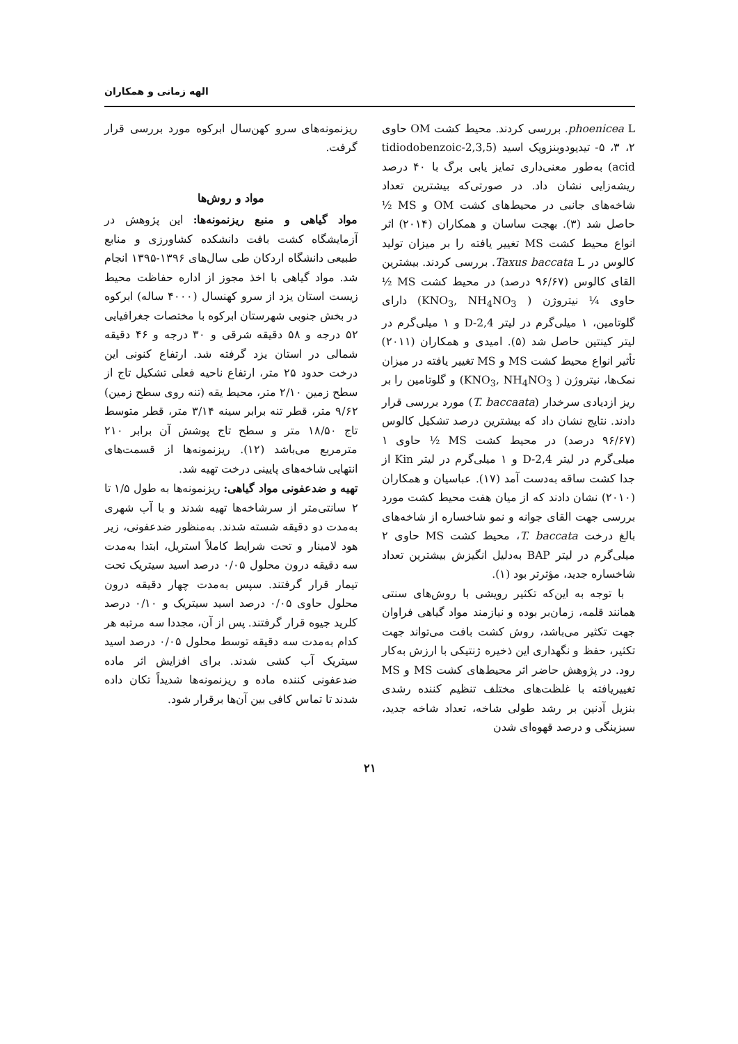الهه زمانی و همکاران
phoenicea L. بررسی کردند. محیط کشت OM حاوی ۲، ۳، ۵- تیدیودوبنزویک اسید (2,3,5-tidiodobenzoic acid) به‌طور معنی‌داری تمایز یابی برگ با ۴۰ درصد ریشه‌زایی نشان داد. در صورتی‌که بیشترین تعداد شاخه‌های جانبی در محیط‌های کشت OM و MS ½ حاصل شد (۳). بهجت ساسان و همکاران (۲۰۱۴) اثر انواع محیط کشت MS تغییر یافته را بر میزان تولید کالوس در Taxus baccata L. بررسی کردند. بیشترین القای کالوس (۹۶/۶۷ درصد) در محیط کشت MS ½ حاوی ¼ نیتروژن ( KNO<sub>3</sub>, NH<sub>4</sub>NO<sub>3</sub>) دارای گلوتامین، ۱ میلی‌گرم در لیتر 2,4-D و ۱ میلی‌گرم در لیتر کینتین حاصل شد (۵). امیدی و همکاران (۲۰۱۱) تأثیر انواع محیط کشت MS و MS تغییر یافته در میزان نمک‌ها، نیتروژن ( KNO<sub>3</sub>, NH<sub>4</sub>NO<sub>3</sub>) و گلوتامین را بر ریز ازدیادی سرخدار (T. baccaata) مورد بررسی قرار دادند. نتایج نشان داد که بیشترین درصد تشکیل کالوس (۹۶/۶۷ درصد) در محیط کشت MS ½ حاوی ۱ میلی‌گرم در لیتر 2,4-D و ۱ میلی‌گرم در لیتر Kin از جدا کشت ساقه به‌دست آمد (۱۷). عباسیان و همکاران (۲۰۱۰) نشان دادند که از میان هفت محیط کشت مورد بررسی جهت القای جوانه و نمو شاخساره از شاخه‌های بالغ درخت T. baccata، محیط کشت MS حاوی ۲ میلی‌گرم در لیتر BAP به‌دلیل انگیزش بیشترین تعداد شاخساره جدید، مؤثرتر بود (۱).
با توجه به این‌که تکثیر رویشی با روش‌های سنتی همانند قلمه، زمان‌بر بوده و نیازمند مواد گیاهی فراوان جهت تکثیر می‌باشد، روش کشت بافت می‌تواند جهت تکثیر، حفظ و نگهداری این ذخیره ژنتیکی با ارزش به‌کار رود. در پژوهش حاضر اثر محیط‌های کشت MS و MS تغییریافته با غلظت‌های مختلف تنظیم کننده رشدی بنزیل آدنین بر رشد طولی شاخه، تعداد شاخه جدید، سبزینگی و درصد قهوه‌ای شدن
ریزنمونه‌های سرو کهن‌سال ابرکوه مورد بررسی قرار گرفت.
مواد و روش‌ها
مواد گیاهی و منبع ریزنمونه‌ها: این پژوهش در آزمایشگاه کشت بافت دانشکده کشاورزی و منابع طبیعی دانشگاه اردکان طی سال‌های ۱۳۹۶-۱۳۹۵ انجام شد. مواد گیاهی با اخذ مجوز از اداره حفاظت محیط زیست استان یزد از سرو کهنسال (۴۰۰۰ ساله) ابرکوه در بخش جنوبی شهرستان ابرکوه با مختصات جغرافیایی ۵۲ درجه و ۵۸ دقیقه شرقی و ۳۰ درجه و ۴۶ دقیقه شمالی در استان یزد گرفته شد. ارتفاع کنونی این درخت حدود ۲۵ متر، ارتفاع ناحیه فعلی تشکیل تاج از سطح زمین ۲/۱۰ متر، محیط یقه (تنه روی سطح زمین) ۹/۶۲ متر، قطر تنه برابر سینه ۳/۱۴ متر، قطر متوسط تاج ۱۸/۵۰ متر و سطح تاج پوشش آن برابر ۲۱۰ مترمربع می‌باشد (۱۲). ریزنمونه‌ها از قسمت‌های انتهایی شاخه‌های پایینی درخت تهیه شد.
تهیه و ضدعفونی مواد گیاهی: ریزنمونه‌ها به طول ۱/۵ تا ۲ سانتی‌متر از سرشاخه‌ها تهیه شدند و با آب شهری به‌مدت دو دقیقه شسته شدند. به‌منظور ضدعفونی، زیر هود لامینار و تحت شرایط کاملاً استریل، ابتدا به‌مدت سه دقیقه درون محلول ۰/۰۵ درصد اسید سیتریک تحت تیمار قرار گرفتند. سپس به‌مدت چهار دقیقه درون محلول حاوی ۰/۰۵ درصد اسید سیتریک و ۰/۱۰ درصد کلرید جیوه قرار گرفتند. پس از آن، مجددا سه مرتبه هر کدام به‌مدت سه دقیقه توسط محلول ۰/۰۵ درصد اسید سیتریک آب کشی شدند. برای افزایش اثر ماده ضدعفونی کننده ماده و ریزنمونه‌ها شدیداً تکان داده شدند تا تماس کافی بین آن‌ها برقرار شود.
۲۱